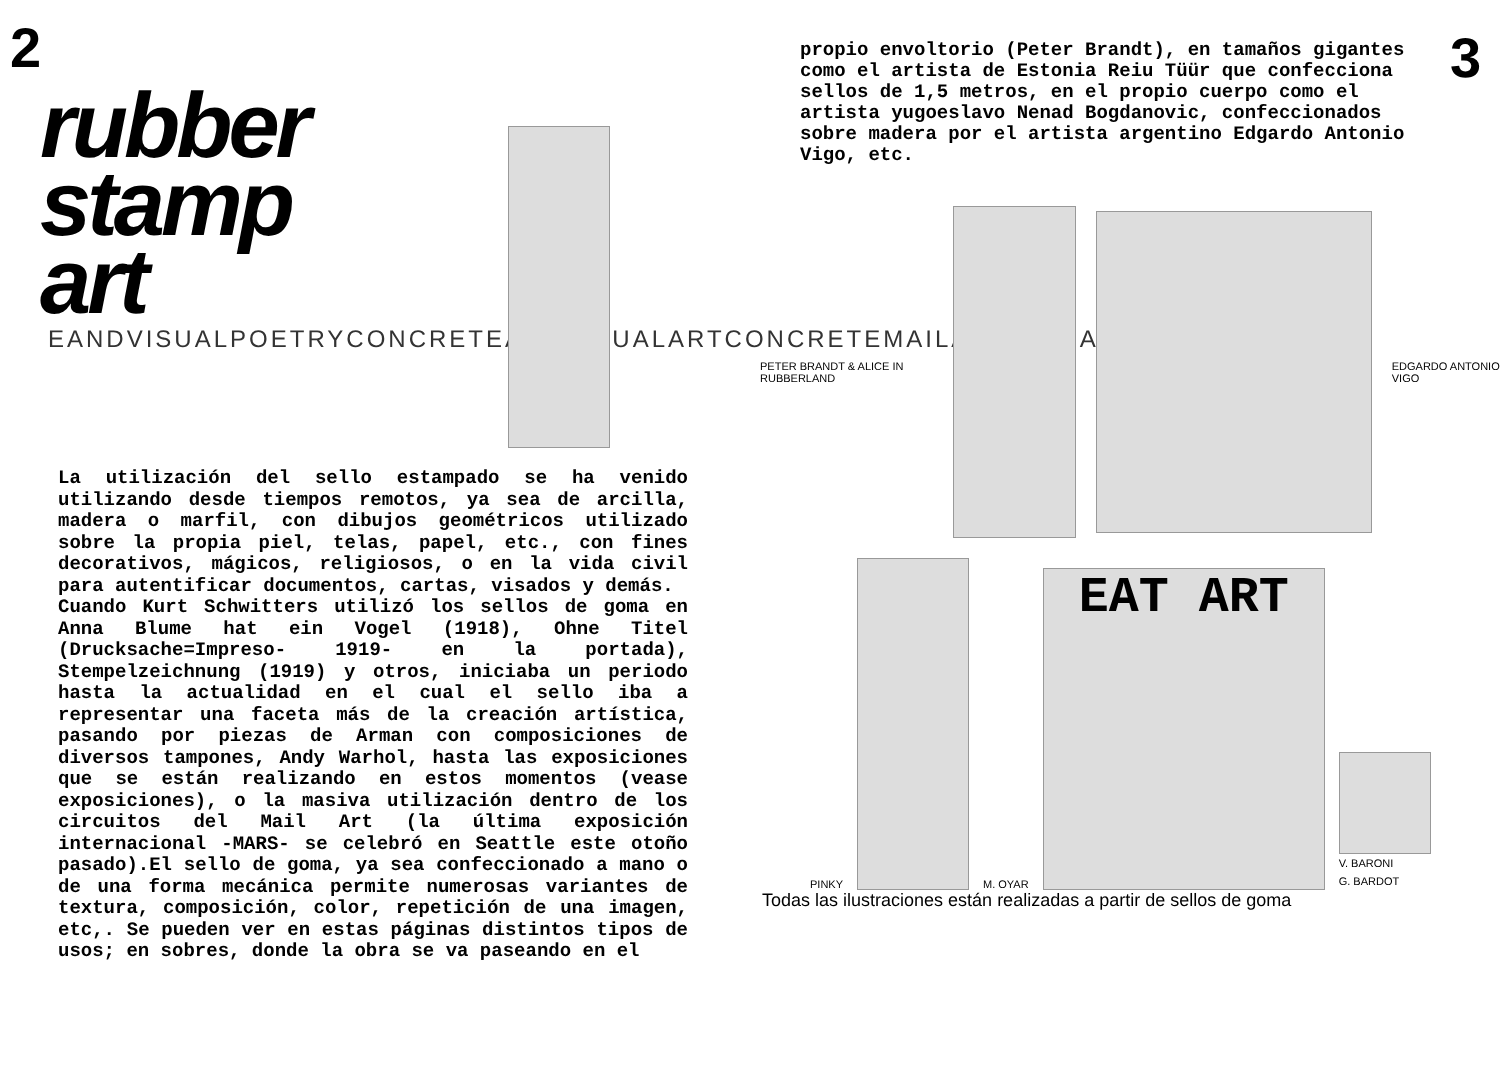2
rubber
stamp
art
EANDVISUALPOETRYCONCRETEANDVISUALARTCONCRETEMAILARTMEDIABOOK
La utilización del sello estampado se ha venido utilizando desde tiempos remotos, ya sea de arcilla, madera o marfil, con dibujos geométricos utilizado sobre la propia piel, telas, papel, etc., con fines decorativos, mágicos, religiosos, o en la vida civil para autentificar documentos, cartas, visados y demás.
Cuando Kurt Schwitters utilizó los sellos de goma en Anna Blume hat ein Vogel (1918), Ohne Titel (Drucksache=Impreso- 1919- en la portada), Stempelzeichnung (1919) y otros, iniciaba un periodo hasta la actualidad en el cual el sello iba a representar una faceta más de la creación artística, pasando por piezas de Arman con composiciones de diversos tampones, Andy Warhol, hasta las exposiciones que se están realizando en estos momentos (vease exposiciones), o la masiva utilización dentro de los circuitos del Mail Art (la última exposición internacional -MARS- se celebró en Seattle este otoño pasado).El sello de goma, ya sea confeccionado a mano o de una forma mecánica permite numerosas variantes de textura, composición, color, repetición de una imagen, etc,. Se pueden ver en estas páginas distintos tipos de usos; en sobres, donde la obra se va paseando en el
propio envoltorio (Peter Brandt), en tamaños gigantes como el artista de Estonia Reiu Tüür que confecciona sellos de 1,5 metros, en el propio cuerpo como el artista yugoeslavo Nenad Bogdanovic, confeccionados sobre madera por el artista argentino Edgardo Antonio Vigo, etc.
3
PETER BRANDT & ALICE IN RUBBERLAND
EDGARDO ANTONIO VIGO
PINKY
M. OYAR
EAT ART
V. BARONI
G. BARDOT
Todas las ilustraciones están realizadas a partir de sellos de goma